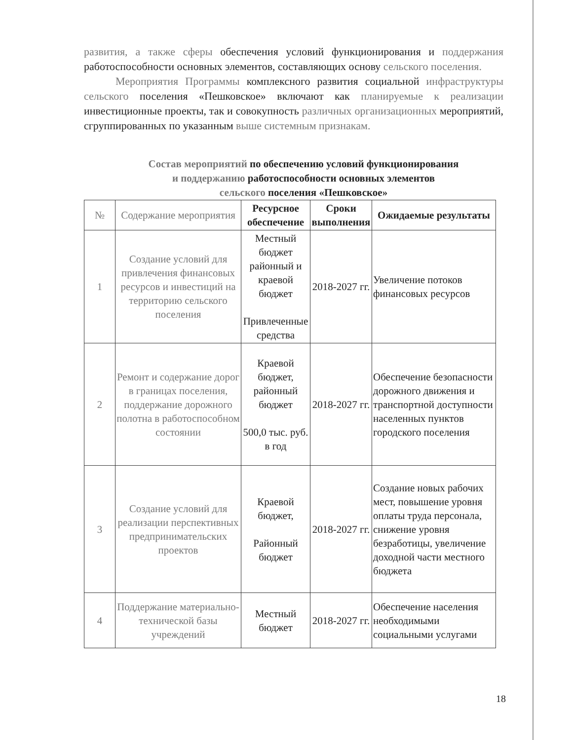развития, а также сферы обеспечения условий функционирования и поддержания работоспособности основных элементов, составляющих основу сельского поселения.
Мероприятия Программы комплексного развития социальной инфраструктуры сельского поселения «Пешковское» включают как планируемые к реализации инвестиционные проекты, так и совокупность различных организационных мероприятий, сгруппированных по указанным выше системным признакам.
Состав мероприятий по обеспечению условий функционирования
и поддержанию работоспособности основных элементов
сельского поселения «Пешковское»
| № | Содержание мероприятия | Ресурсное обеспечение | Сроки выполнения | Ожидаемые результаты |
| --- | --- | --- | --- | --- |
| 1 | Создание условий для привлечения финансовых ресурсов и инвестиций на территорию сельского поселения | Местный бюджет районный и краевой бюджет Привлеченные средства | 2018-2027 гг. | Увеличение потоков финансовых ресурсов |
| 2 | Ремонт и содержание дорог в границах поселения, поддержание дорожного полотна в работоспособном состоянии | Краевой бюджет, районный бюджет 500,0 тыс. руб. в год | 2018-2027 гг. | Обеспечение безопасности дорожного движения и транспортной доступности населенных пунктов городского поселения |
| 3 | Создание условий для реализации перспективных предпринимательских проектов | Краевой бюджет, Районный бюджет | 2018-2027 гг. | Создание новых рабочих мест, повышение уровня оплаты труда персонала, снижение уровня безработицы, увеличение доходной части местного бюджета |
| 4 | Поддержание материально-технической базы учреждений | Местный бюджет | 2018-2027 гг. | Обеспечение населения необходимыми социальными услугами |
18